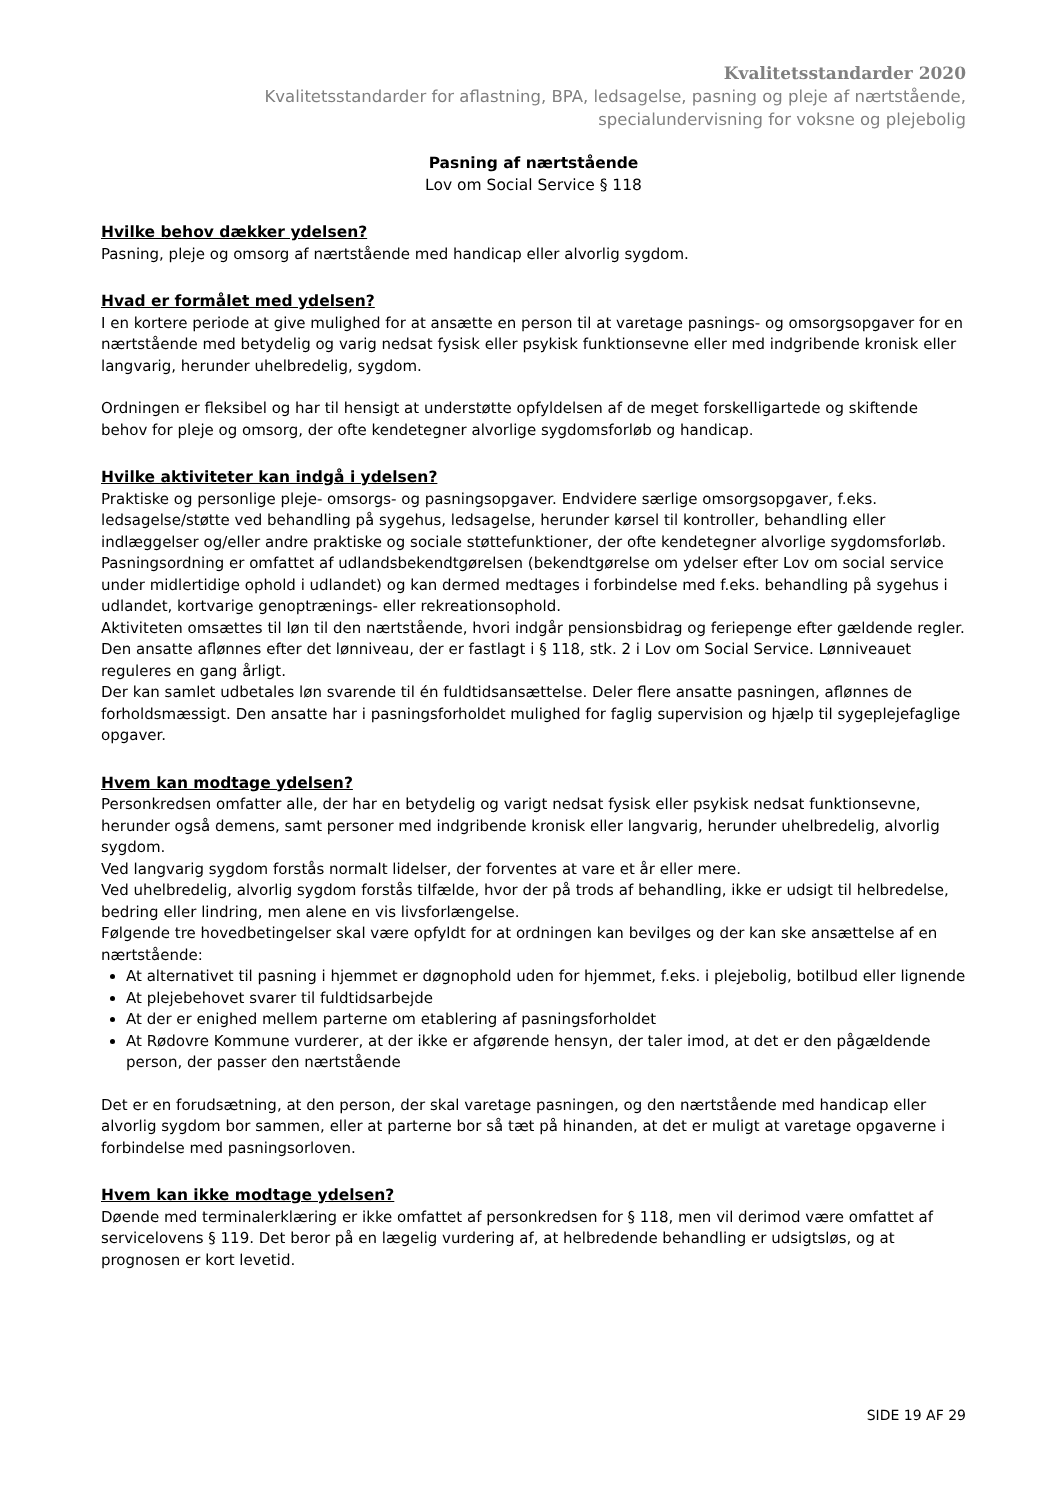Kvalitetsstandarder 2020
Kvalitetsstandarder for aflastning, BPA, ledsagelse, pasning og pleje af nærtstående,
specialundervisning for voksne og plejebolig
Pasning af nærtstående
Lov om Social Service § 118
Hvilke behov dækker ydelsen?
Pasning, pleje og omsorg af nærtstående med handicap eller alvorlig sygdom.
Hvad er formålet med ydelsen?
I en kortere periode at give mulighed for at ansætte en person til at varetage pasnings- og omsorgsopgaver for en nærtstående med betydelig og varig nedsat fysisk eller psykisk funktionsevne eller med indgribende kronisk eller langvarig, herunder uhelbredelig, sygdom.
Ordningen er fleksibel og har til hensigt at understøtte opfyldelsen af de meget forskelligartede og skiftende behov for pleje og omsorg, der ofte kendetegner alvorlige sygdomsforløb og handicap.
Hvilke aktiviteter kan indgå i ydelsen?
Praktiske og personlige pleje- omsorgs- og pasningsopgaver. Endvidere særlige omsorgsopgaver, f.eks. ledsagelse/støtte ved behandling på sygehus, ledsagelse, herunder kørsel til kontroller, behandling eller indlæggelser og/eller andre praktiske og sociale støttefunktioner, der ofte kendetegner alvorlige sygdomsforløb.
Pasningsordning er omfattet af udlandsbekendtgørelsen (bekendtgørelse om ydelser efter Lov om social service under midlertidige ophold i udlandet) og kan dermed medtages i forbindelse med f.eks. behandling på sygehus i udlandet, kortvarige genoptrænings- eller rekreationsophold.
Aktiviteten omsættes til løn til den nærtstående, hvori indgår pensionsbidrag og feriepenge efter gældende regler. Den ansatte aflønnes efter det lønniveau, der er fastlagt i § 118, stk. 2 i Lov om Social Service. Lønniveauet reguleres en gang årligt.
Der kan samlet udbetales løn svarende til én fuldtidsansættelse. Deler flere ansatte pasningen, aflønnes de forholdsmæssigt. Den ansatte har i pasningsforholdet mulighed for faglig supervision og hjælp til sygeplejefaglige opgaver.
Hvem kan modtage ydelsen?
Personkredsen omfatter alle, der har en betydelig og varigt nedsat fysisk eller psykisk nedsat funktionsevne, herunder også demens, samt personer med indgribende kronisk eller langvarig, herunder uhelbredelig, alvorlig sygdom.
Ved langvarig sygdom forstås normalt lidelser, der forventes at vare et år eller mere.
Ved uhelbredelig, alvorlig sygdom forstås tilfælde, hvor der på trods af behandling, ikke er udsigt til helbredelse, bedring eller lindring, men alene en vis livsforlængelse.
Følgende tre hovedbetingelser skal være opfyldt for at ordningen kan bevilges og der kan ske ansættelse af en nærtstående:
At alternativet til pasning i hjemmet er døgnophold uden for hjemmet, f.eks. i plejebolig, botilbud eller lignende
At plejebehovet svarer til fuldtidsarbejde
At der er enighed mellem parterne om etablering af pasningsforholdet
At Rødovre Kommune vurderer, at der ikke er afgørende hensyn, der taler imod, at det er den pågældende person, der passer den nærtstående
Det er en forudsætning, at den person, der skal varetage pasningen, og den nærtstående med handicap eller alvorlig sygdom bor sammen, eller at parterne bor så tæt på hinanden, at det er muligt at varetage opgaverne i forbindelse med pasningsorloven.
Hvem kan ikke modtage ydelsen?
Døende med terminalerklæring er ikke omfattet af personkredsen for § 118, men vil derimod være omfattet af servicelovens § 119. Det beror på en lægelig vurdering af, at helbredende behandling er udsigtsløs, og at prognosen er kort levetid.
SIDE 19 AF 29